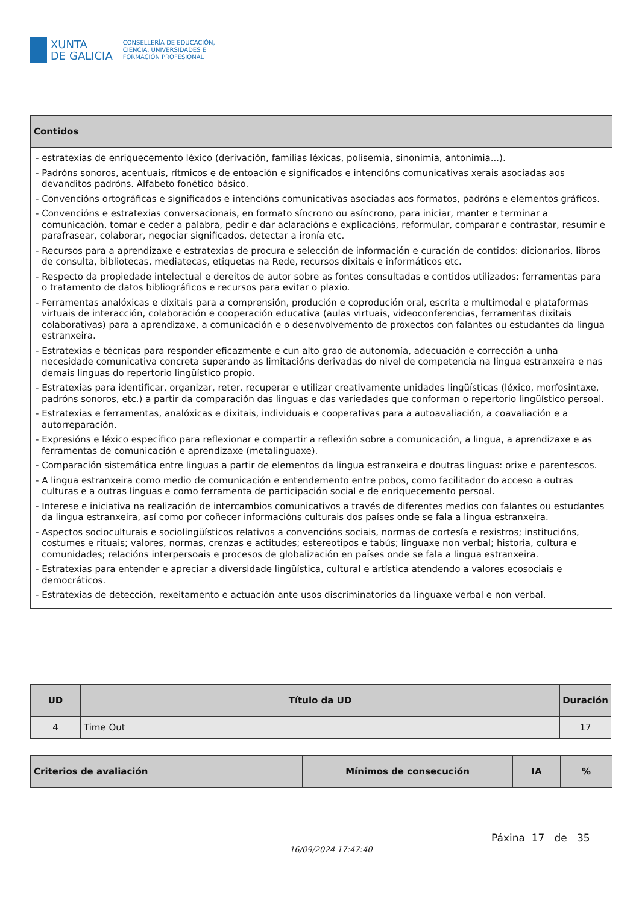XUNTA
DE GALICIA
CONSELLERÍA DE EDUCACIÓN,
CIENCIA, UNIVERSIDADES E
FORMACIÓN PROFESIONAL
| Contidos |
| --- |
| - estratexias de enriquecemento léxico (derivación, familias léxicas, polisemia, sinonimia, antonimia...). - Padróns sonoros, acentuais, rítmicos e de entoación e significados e intencións comunicativas xerais asociadas aos devanditos padróns. Alfabeto fonético básico. - Convencións ortográficas e significados e intencións comunicativas asociadas aos formatos, padróns e elementos gráficos. - Convencións e estratexias conversacionais, en formato síncrono ou asíncrono, para iniciar, manter e terminar a comunicación, tomar e ceder a palabra, pedir e dar aclaracións e explicacións, reformular, comparar e contrastar, resumir e parafrasear, colaborar, negociar significados, detectar a ironía etc. - Recursos para a aprendizaxe e estratexias de procura e selección de información e curación de contidos: dicionarios, libros de consulta, bibliotecas, mediatecas, etiquetas na Rede, recursos dixitais e informáticos etc. - Respecto da propiedade intelectual e dereitos de autor sobre as fontes consultadas e contidos utilizados: ferramentas para o tratamento de datos bibliográficos e recursos para evitar o plaxio. - Ferramentas analóxicas e dixitais para a comprensión, produción e coprodución oral, escrita e multimodal e plataformas virtuais de interacción, colaboración e cooperación educativa (aulas virtuais, videoconferencias, ferramentas dixitais colaborativas) para a aprendizaxe, a comunicación e o desenvolvemento de proxectos con falantes ou estudantes da lingua estranxeira. - Estratexias e técnicas para responder eficazmente e cun alto grao de autonomía, adecuación e corrección a unha necesidade comunicativa concreta superando as limitacións derivadas do nivel de competencia na lingua estranxeira e nas demais linguas do repertorio lingüístico propio. - Estratexias para identificar, organizar, reter, recuperar e utilizar creativamente unidades lingüísticas (léxico, morfosintaxe, padróns sonoros, etc.) a partir da comparación das linguas e das variedades que conforman o repertorio lingüístico persoal. - Estratexias e ferramentas, analóxicas e dixitais, individuais e cooperativas para a autoavaliación, a coavaliación e a autorreparación. - Expresións e léxico específico para reflexionar e compartir a reflexión sobre a comunicación, a lingua, a aprendizaxe e as ferramentas de comunicación e aprendizaxe (metalinguaxe). - Comparación sistemática entre linguas a partir de elementos da lingua estranxeira e doutras linguas: orixe e parentescos. - A lingua estranxeira como medio de comunicación e entendemento entre pobos, como facilitador do acceso a outras culturas e a outras linguas e como ferramenta de participación social e de enriquecemento persoal. - Interese e iniciativa na realización de intercambios comunicativos a través de diferentes medios con falantes ou estudantes da lingua estranxeira, así como por coñecer informacións culturais dos países onde se fala a lingua estranxeira. - Aspectos socioculturais e sociolingüísticos relativos a convencións sociais, normas de cortesía e rexistros; institucións, costumes e rituais; valores, normas, crenzas e actitudes; estereotipos e tabús; linguaxe non verbal; historia, cultura e comunidades; relacións interpersoais e procesos de globalización en países onde se fala a lingua estranxeira. - Estratexias para entender e apreciar a diversidade lingüística, cultural e artística atendendo a valores ecosociais e democráticos. - Estratexias de detección, rexeitamento e actuación ante usos discriminatorios da linguaxe verbal e non verbal. |
| UD | Título da UD | Duración |
| --- | --- | --- |
| 4 | Time Out | 17 |
| Criterios de avaliación | Mínimos de consecución | IA | % |
| --- | --- | --- | --- |
16/09/2024 17:47:40
Páxina 17 de 35